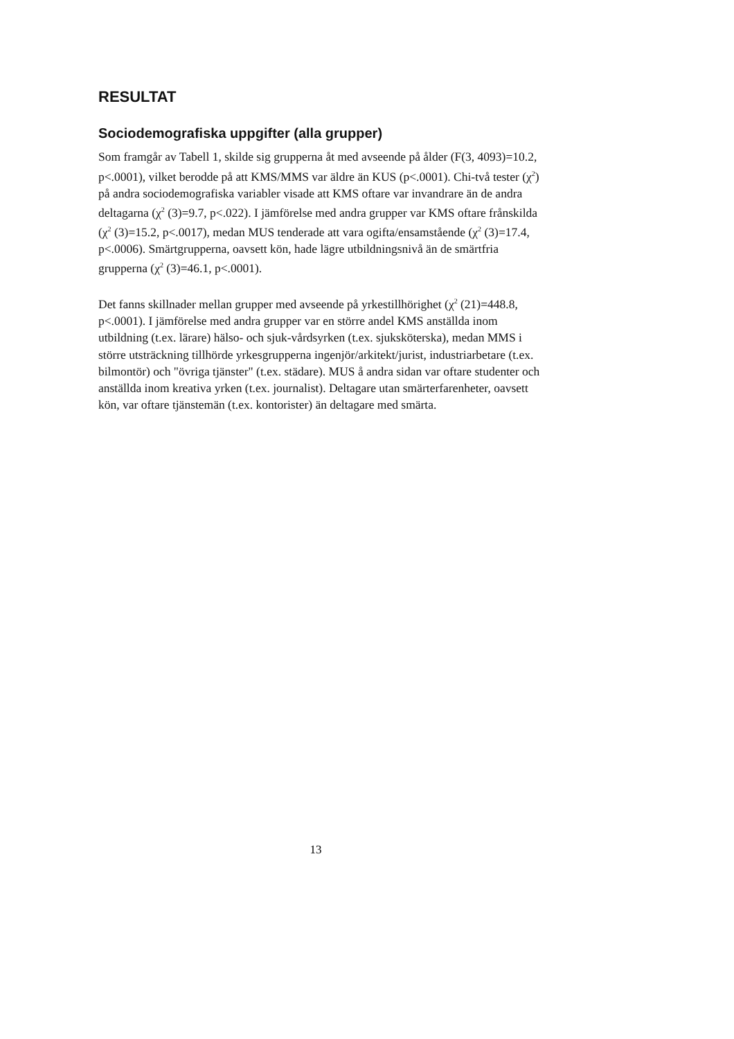RESULTAT
Sociodemografiska uppgifter (alla grupper)
Som framgår av Tabell 1, skilde sig grupperna åt med avseende på ålder (F(3, 4093)=10.2, p<.0001), vilket berodde på att KMS/MMS var äldre än KUS (p<.0001). Chi-två tester (χ<sup>2</sup>) på andra sociodemografiska variabler visade att KMS oftare var invandrare än de andra deltagarna (χ<sup>2</sup> (3)=9.7, p<.022). I jämförelse med andra grupper var KMS oftare frånskilda (χ<sup>2</sup> (3)=15.2, p<.0017), medan MUS tenderade att vara ogifta/ensamstående (χ<sup>2</sup> (3)=17.4, p<.0006). Smärtgrupperna, oavsett kön, hade lägre utbildningsnivå än de smärtfria grupperna (χ<sup>2</sup> (3)=46.1, p<.0001).
Det fanns skillnader mellan grupper med avseende på yrkestillhörighet (χ<sup>2</sup> (21)=448.8, p<.0001). I jämförelse med andra grupper var en större andel KMS anställda inom utbildning (t.ex. lärare) hälso- och sjuk-vårdsyrken (t.ex. sjuksköterska), medan MMS i större utsträckning tillhörde yrkesgrupperna ingenjör/arkitekt/jurist, industriarbetare (t.ex. bilmontör) och "övriga tjänster" (t.ex. städare). MUS å andra sidan var oftare studenter och anställda inom kreativa yrken (t.ex. journalist). Deltagare utan smärterfarenheter, oavsett kön, var oftare tjänstemän (t.ex. kontorister) än deltagare med smärta.
13